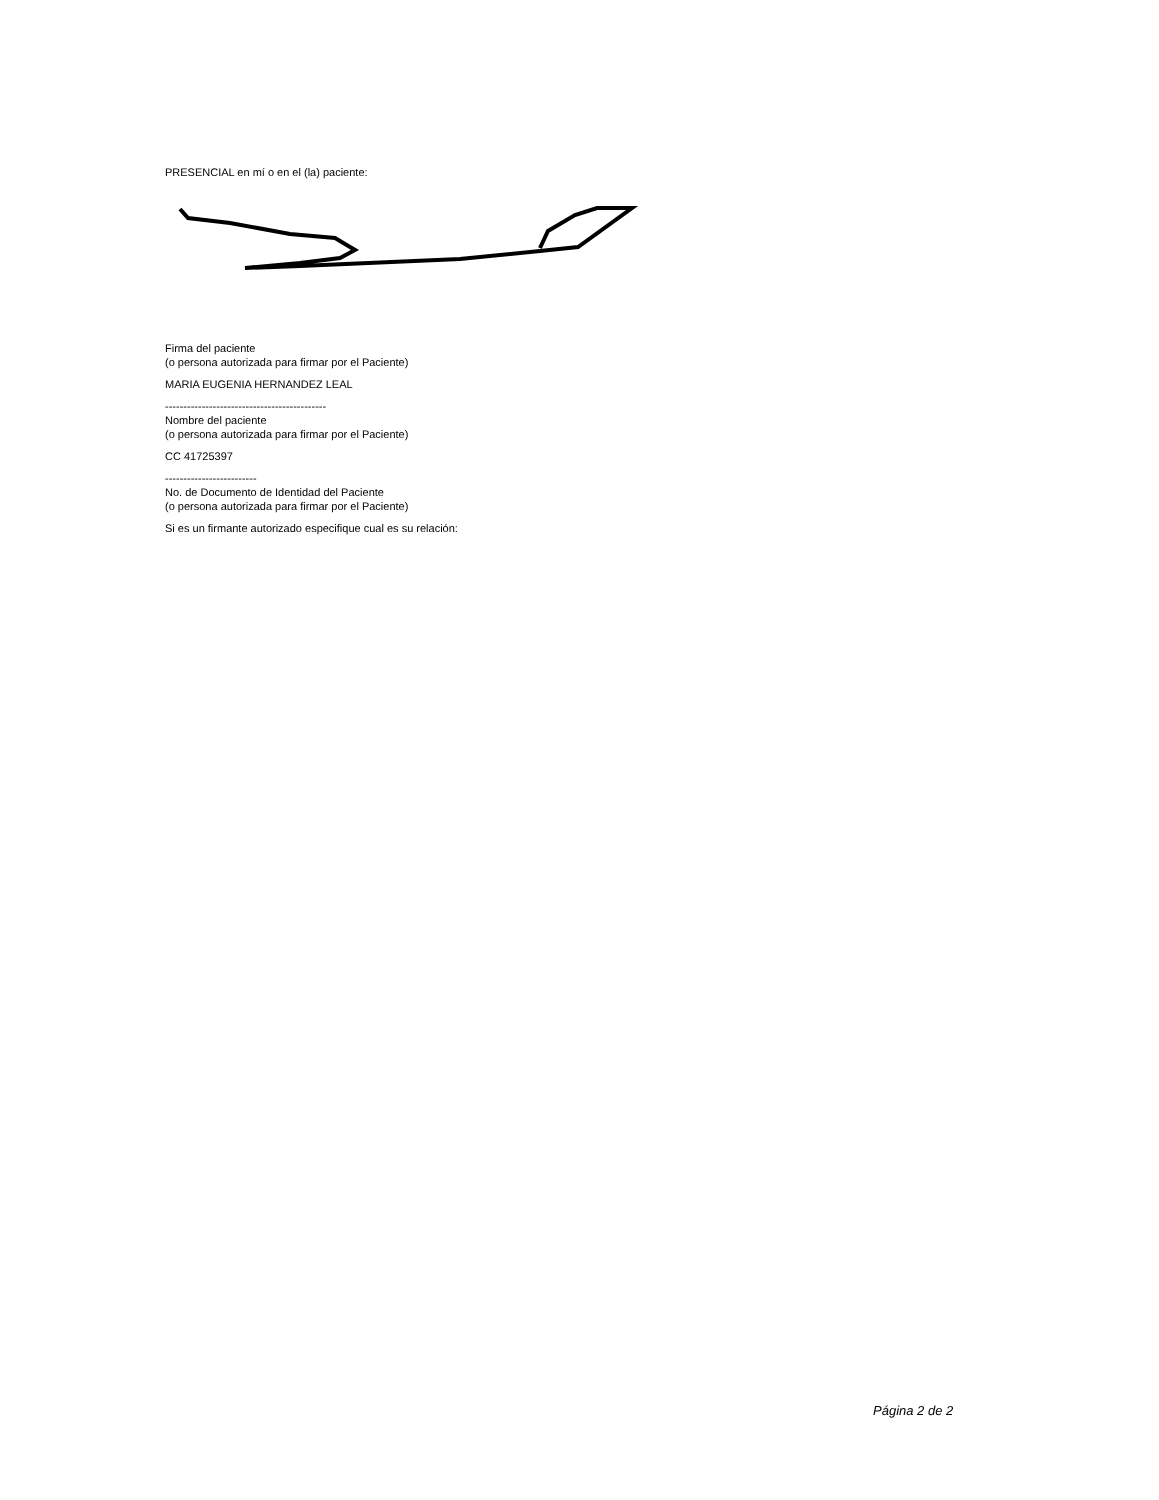PRESENCIAL en mí o en el (la) paciente:
Firma del paciente
(o persona autorizada para firmar por el Paciente)
MARIA EUGENIA HERNANDEZ LEAL
--------------------------------------------
Nombre del paciente
(o persona autorizada para firmar por el Paciente)
CC 41725397
-------------------------
No. de Documento de Identidad del Paciente
(o persona autorizada para firmar por el Paciente)
Si es un firmante autorizado especifique cual es su relación:
Página 2 de 2